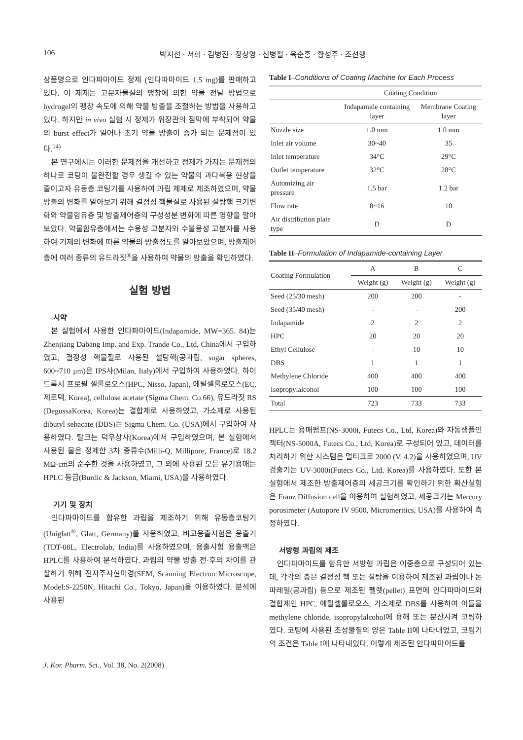106 박지선 · 서희 · 김병진 · 정상영 · 신병철 · 육순홍 · 황성주 · 조선행
상품명으로 인다파마이드 정제 (인다파마이드 1.5 mg)를 판매하고 있다. 이 제제는 고분자물질의 팽창에 의한 약물 전달 방법으로 hydrogel의 팽창 속도에 의해 약물 방출을 조절하는 방법을 사용하고 있다. 하지만 in vivo 실험 시 정제가 위장관의 점막에 부착되어 약물의 burst effect가 일어나 초기 약물 방출이 증가 되는 문제점이 있다.<sup>14)</sup>
본 연구에서는 이러한 문제점을 개선하고 정제가 가지는 문제점의 하나로 코팅이 불완전할 경우 생길 수 있는 약물의 과다복용 현상을 줄이고자 유동층 코팅기를 사용하여 과립 제제로 제조하였으며, 약물방출의 변화를 알아보기 위해 결정성 핵물질로 사용된 설탕핵 크기변화와 약물함유층 및 방출제어층의 구성성분 변화에 따른 영향을 알아보았다. 약물함유층에서는 수용성 고분자와 수불용성 고분자를 사용하여 기제의 변화에 따른 약물의 방출정도를 알아보았으며, 방출제어층에 여러 종류의 유드라짓<sup>®</sup>을 사용하여 약물의 방출을 확인하였다.
실험 방법
시약
본 실험에서 사용한 인다파마이드(Indapamide, MW=365. 84)는 Zhenjiang Dabang Imp. and Exp. Trande Co., Ltd, China에서 구입하였고, 결정성 핵물질로 사용된 설탕핵(공과립, sugar spheres, 600~710 μm)은 IPS사(Milan, Italy)에서 구입하여 사용하였다. 하이드록시 프로필 셀룰로오스(HPC, Nisso, Japan), 에틸셀룰로오스(EC, 제로텍, Korea), cellulose acetate (Sigma Chem. Co.66), 유드라짓 RS (DegussaKorea, Korea)는 결합제로 사용하였고, 가소제로 사용된 dibutyl sebacate (DBS)는 Sigma Chem. Co. (USA)에서 구입하여 사용하였다. 탈크는 덕우상사(Korea)에서 구입하였으며, 본 실험에서 사용된 물은 정제한 3차 증류수(Milli-Q, Millipore, France)로 18.2 MΩ-cm의 순수한 것을 사용하였고, 그 외에 사용된 모든 유기용매는 HPLC 등급(Burdic & Jackson, Miami, USA)을 사용하였다.
기기 및 장치
인다파마이드를 함유한 과립을 제조하기 위해 유동층코팅기(Uniglatt<sup>®</sup>, Glatt, Germany)를 사용하였고, 비교용출시험은 용출기(TDT-08L, Electrolab, India)를 사용하였으며, 용출시험 용출액은 HPLC를 사용하여 분석하였다. 과립의 약물 방출 전·후의 차이를 관찰하기 위해 전자주사현미경(SEM, Scanning Electron Microscope, Model:S-2250N, Hitachi Co., Tokyo, Japan)을 이용하였다. 분석에 사용된
Table I–Conditions of Coating Machine for Each Process
| | Coating Condition | |
| --- | --- | --- |
| | Indapamide containing layer | Membrane Coating layer |
| Nozzle size | 1.0 mm | 1.0 mm |
| Inlet air volume | 30~40 | 35 |
| Inlet temperature | 34°C | 29°C |
| Outlet temperature | 32°C | 28°C |
| Automizing air pressure | 1.5 bar | 1.2 bar |
| Flow rate | 8~16 | 10 |
| Air distribution plate type | D | D |
Table II–Formulation of Indapamide-containing Layer
| Coating Formulation | A | B | C |
| --- | --- | --- | --- |
| | Weight (g) | Weight (g) | Weight (g) |
| Seed (25/30 mesh) | 200 | 200 | - |
| Seed (35/40 mesh) | - | - | 200 |
| Indapamide | 2 | 2 | 2 |
| HPC | 20 | 20 | 20 |
| Ethyl Cellulose | - | 10 | 10 |
| DBS | 1 | 1 | 1 |
| Methylene Chloride | 400 | 400 | 400 |
| Isopropylalcohol | 100 | 100 | 100 |
| Total | 723 | 733 | 733 |
HPLC는 용매펌프(NS-3000i, Futecs Co., Ltd, Korea)와 자동샘플인젝터(NS-5000A, Futecs Co., Ltd, Korea)로 구성되어 있고, 데이터를 처리하기 위한 시스템은 멀티크로 2000 (V. 4.2)을 사용하였으며, UV검출기는 UV-3000i(Futecs Co., Ltd, Korea)를 사용하였다. 또한 본 실험에서 제조한 방출제어층의 세공크기를 확인하기 위한 확산실험은 Franz Diffusion cell을 이용하여 실험하였고, 세공크기는 Mercury porosimeter (Autopore IV 9500, Micromeritics, USA)를 사용하여 측정하였다.
서방형 과립의 제조
인다파마이드를 함유한 서방형 과립은 이중층으로 구성되어 있는데, 각각의 층은 결정성 핵 또는 설탕을 이용하여 제조된 과립이나 논파레일(공과립) 등으로 제조된 펠렛(pellet) 표면에 인다파마이드와 결합제인 HPC, 에틸셀룰로오스, 가소제로 DBS를 사용하여 이들을 methylene chloride, isopropylalcohol에 용해 또는 분산시켜 코팅하였다. 코팅에 사용된 조성물질의 양은 Table II에 나타내었고, 코팅기의 조건은 Table I에 나타내었다. 이렇게 제조된 인다파마이드를
J. Kor. Pharm. Sci., Vol. 38, No. 2(2008)